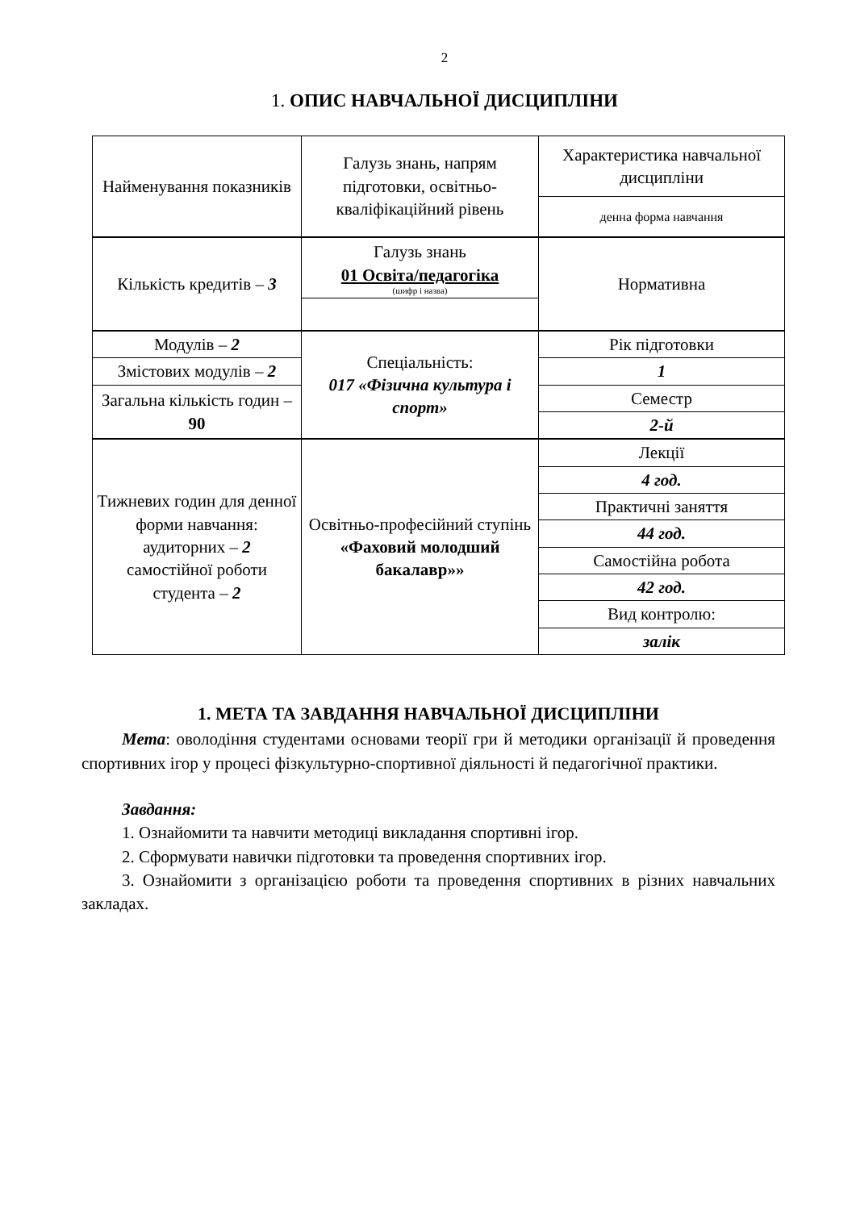2
1. ОПИС НАВЧАЛЬНОЇ ДИСЦИПЛІНИ
| Найменування показників | Галузь знань, напрям підготовки, освітньо-кваліфікаційний рівень | Характеристика навчальної дисципліни |
| | | денна форма навчання |
| Кількість кредитів – 3 | Галузь знань 01 Освіта/педагогіка (шифр і назва) | Нормативна |
| Модулів – 2 | Спеціальність: 017 «Фізична культура і спорт» | Рік підготовки |
| Змістових модулів – 2 | | 1 |
| Загальна кількість годин – 90 | | Семестр |
| | | 2-й |
| Тижневих годин для денної форми навчання: аудиторних – 2 самостійної роботи студента – 2 | Освітньо-професійний ступінь «Фаховий молодший бакалавр»» | Лекції |
| | | 4 год. |
| | | Практичні заняття |
| | | 44 год. |
| | | Самостійна робота |
| | | 42 год. |
| | | Вид контролю: |
| | | залік |
1. МЕТА ТА ЗАВДАННЯ НАВЧАЛЬНОЇ ДИСЦИПЛІНИ
Мета: оволодіння студентами основами теорії гри й методики організації й проведення спортивних ігор у процесі фізкультурно-спортивної діяльності й педагогічної практики.
Завдання:
1. Ознайомити та навчити методиці викладання спортивні ігор.
2. Сформувати навички підготовки та проведення спортивних ігор.
3. Ознайомити з організацією роботи та проведення спортивних в різних навчальних закладах.